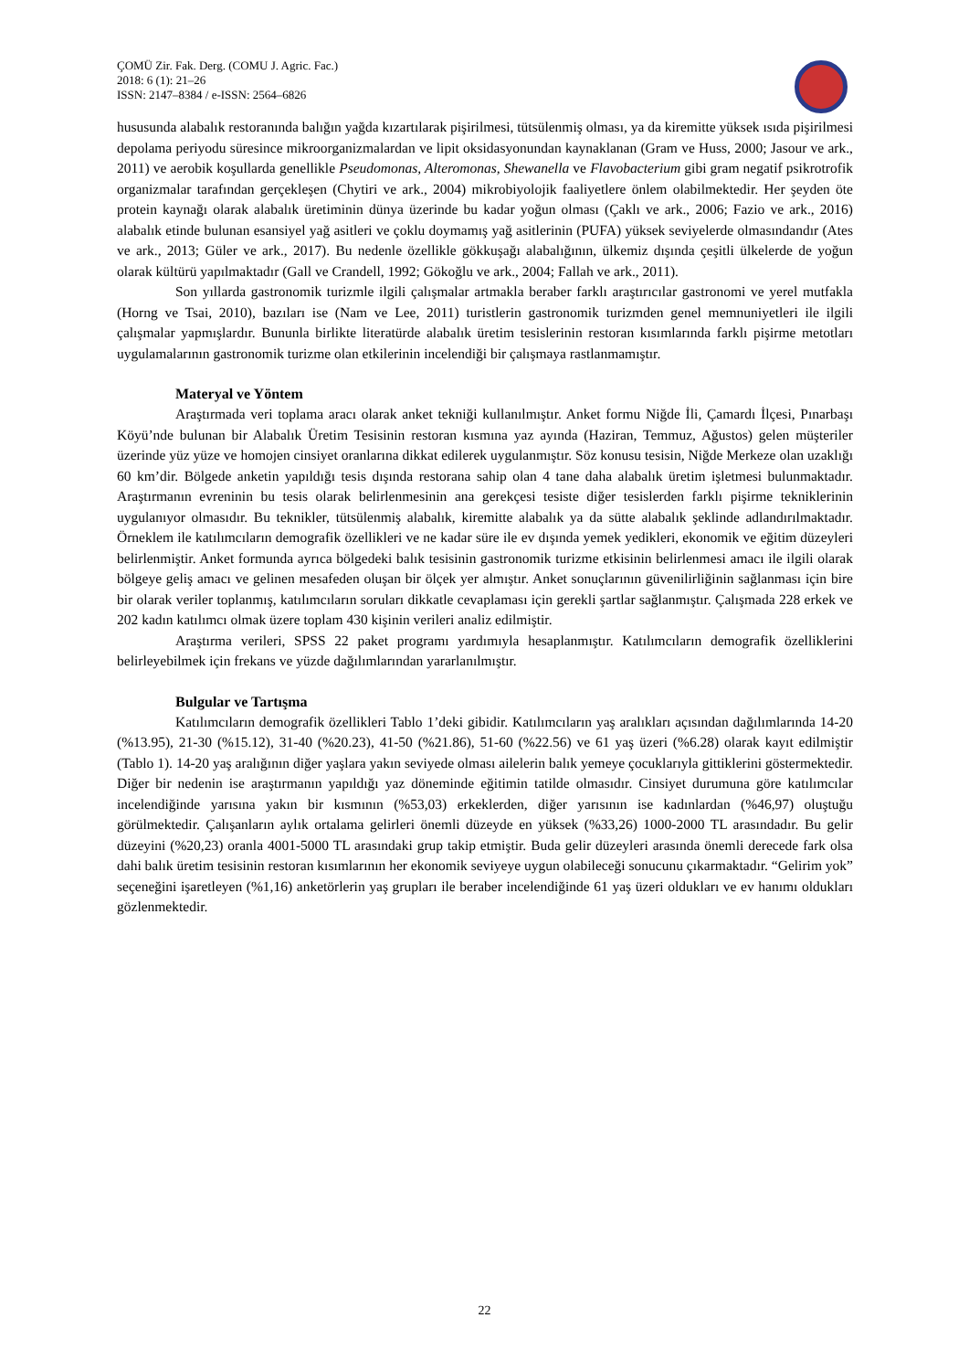ÇOMÜ Zir. Fak. Derg. (COMU J. Agric. Fac.)
2018: 6 (1): 21–26
ISSN: 2147–8384 / e-ISSN: 2564–6826
hususunda alabalık restoranında balığın yağda kızartılarak pişirilmesi, tütsülenmiş olması, ya da kiremitte yüksek ısıda pişirilmesi depolama periyodu süresince mikroorganizmalardan ve lipit oksidasyonundan kaynaklanan (Gram ve Huss, 2000; Jasour ve ark., 2011) ve aerobik koşullarda genellikle Pseudomonas, Alteromonas, Shewanella ve Flavobacterium gibi gram negatif psikrotrofik organizmalar tarafından gerçekleşen (Chytiri ve ark., 2004) mikrobiyolojik faaliyetlere önlem olabilmektedir. Her şeyden öte protein kaynağı olarak alabalık üretiminin dünya üzerinde bu kadar yoğun olması (Çaklı ve ark., 2006; Fazio ve ark., 2016) alabalık etinde bulunan esansiyel yağ asitleri ve çoklu doymamış yağ asitlerinin (PUFA) yüksek seviyelerde olmasındandır (Ates ve ark., 2013; Güler ve ark., 2017). Bu nedenle özellikle gökkuşağı alabalığının, ülkemiz dışında çeşitli ülkelerde de yoğun olarak kültürü yapılmaktadır (Gall ve Crandell, 1992; Gökoğlu ve ark., 2004; Fallah ve ark., 2011).
Son yıllarda gastronomik turizmle ilgili çalışmalar artmakla beraber farklı araştırıcılar gastronomi ve yerel mutfakla (Horng ve Tsai, 2010), bazıları ise (Nam ve Lee, 2011) turistlerin gastronomik turizmden genel memnuniyetleri ile ilgili çalışmalar yapmışlardır. Bununla birlikte literatürde alabalık üretim tesislerinin restoran kısımlarında farklı pişirme metotları uygulamalarının gastronomik turizme olan etkilerinin incelendiği bir çalışmaya rastlanmamıştır.
Materyal ve Yöntem
Araştırmada veri toplama aracı olarak anket tekniği kullanılmıştır. Anket formu Niğde İli, Çamardı İlçesi, Pınarbaşı Köyü’nde bulunan bir Alabalık Üretim Tesisinin restoran kısmına yaz ayında (Haziran, Temmuz, Ağustos) gelen müşteriler üzerinde yüz yüze ve homojen cinsiyet oranlarına dikkat edilerek uygulanmıştır. Söz konusu tesisin, Niğde Merkeze olan uzaklığı 60 km’dir. Bölgede anketin yapıldığı tesis dışında restorana sahip olan 4 tane daha alabalık üretim işletmesi bulunmaktadır. Araştırmanın evreninin bu tesis olarak belirlenmesinin ana gerekçesi tesiste diğer tesislerden farklı pişirme tekniklerinin uygulanıyor olmasıdır. Bu teknikler, tütsülenmiş alabalık, kiremitte alabalık ya da sütte alabalık şeklinde adlandırılmaktadır. Örneklem ile katılımcıların demografik özellikleri ve ne kadar süre ile ev dışında yemek yedikleri, ekonomik ve eğitim düzeyleri belirlenmiştir. Anket formunda ayrıca bölgedeki balık tesisinin gastronomik turizme etkisinin belirlenmesi amacı ile ilgili olarak bölgeye geliş amacı ve gelinen mesafeden oluşan bir ölçek yer almıştır. Anket sonuçlarının güvenilirliğinin sağlanması için bire bir olarak veriler toplanmış, katılımcıların soruları dikkatle cevaplaması için gerekli şartlar sağlanmıştır. Çalışmada 228 erkek ve 202 kadın katılımcı olmak üzere toplam 430 kişinin verileri analiz edilmiştir.
Araştırma verileri, SPSS 22 paket programı yardımıyla hesaplanmıştır. Katılımcıların demografik özelliklerini belirleyebilmek için frekans ve yüzde dağılımlarından yararlanılmıştır.
Bulgular ve Tartışma
Katılımcıların demografik özellikleri Tablo 1’deki gibidir. Katılımcıların yaş aralıkları açısından dağılımlarında 14-20 (%13.95), 21-30 (%15.12), 31-40 (%20.23), 41-50 (%21.86), 51-60 (%22.56) ve 61 yaş üzeri (%6.28) olarak kayıt edilmiştir (Tablo 1). 14-20 yaş aralığının diğer yaşlara yakın seviyede olması ailelerin balık yemeye çocuklarıyla gittiklerini göstermektedir. Diğer bir nedenin ise araştırmanın yapıldığı yaz döneminde eğitimin tatilde olmasıdır. Cinsiyet durumuna göre katılımcılar incelendiğinde yarısına yakın bir kısmının (%53,03) erkeklerden, diğer yarısının ise kadınlardan (%46,97) oluştuğu görülmektedir. Çalışanların aylık ortalama gelirleri önemli düzeyde en yüksek (%33,26) 1000-2000 TL arasındadır. Bu gelir düzeyini (%20,23) oranla 4001-5000 TL arasındaki grup takip etmiştir. Buda gelir düzeyleri arasında önemli derecede fark olsa dahi balık üretim tesisinin restoran kısımlarının her ekonomik seviyeye uygun olabileceği sonucunu çıkarmaktadır. “Gelirim yok” seçeneğini işaretleyen (%1,16) anketörlerin yaş grupları ile beraber incelendiğinde 61 yaş üzeri oldukları ve ev hanımı oldukları gözlenmektedir.
22